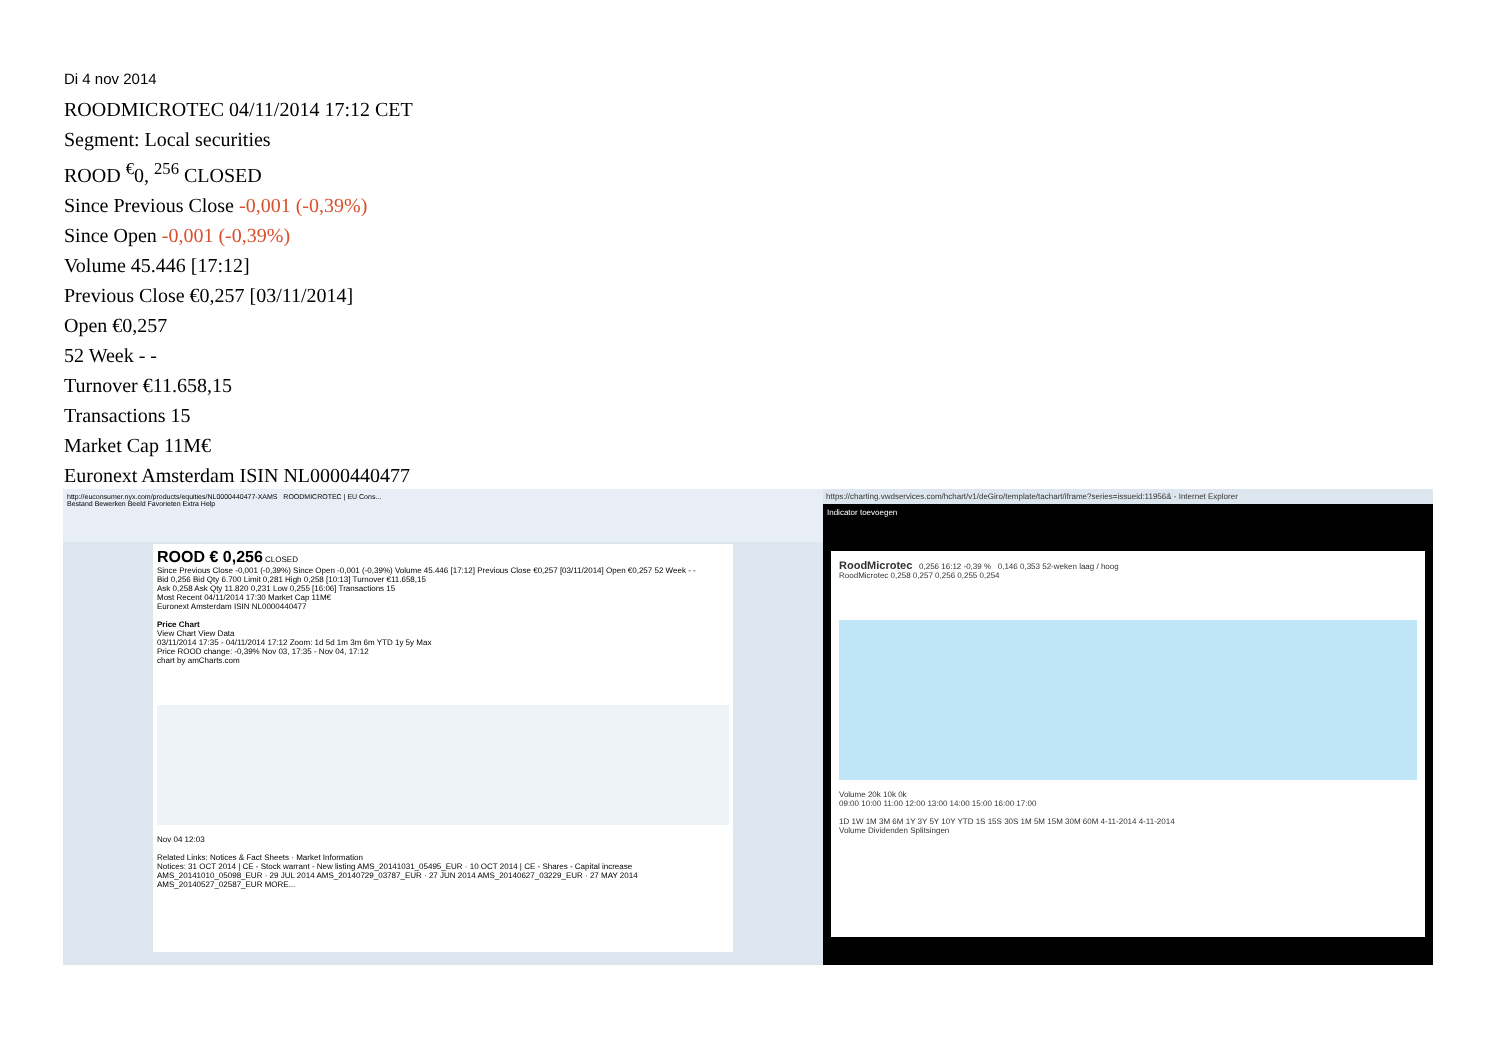Di 4 nov 2014
ROODMICROTEC 04/11/2014 17:12 CET
Segment: Local securities
ROOD <sup>€</sup>0, <sup>256</sup> CLOSED
Since Previous Close -0,001 (-0,39%)
Since Open -0,001 (-0,39%)
Volume 45.446 [17:12]
Previous Close €0,257 [03/11/2014]
Open €0,257
52 Week - -
Turnover €11.658,15
Transactions 15
Market Cap 11M€
Euronext Amsterdam ISIN NL0000440477
http://euconsumer.nyx.com/products/equities/NL0000440477-XAMS ROODMICROTEC | EU Cons...
Bestand Bewerken Beeld Favorieten Extra Help
ROOD € 0,256 CLOSED
Since Previous Close -0,001 (-0,39%) Since Open -0,001 (-0,39%) Volume 45.446 [17:12] Previous Close €0,257 [03/11/2014] Open €0,257 52 Week - -
Bid 0,256 Bid Qty 6.700 Limit 0,281 High 0,258 [10:13] Turnover €11.658,15
Ask 0,258 Ask Qty 11.820 0,231 Low 0,255 [16:06] Transactions 15
Most Recent 04/11/2014 17:30 Market Cap 11M€
Euronext Amsterdam ISIN NL0000440477
Price Chart
View Chart View Data
03/11/2014 17:35 - 04/11/2014 17:12 Zoom: 1d 5d 1m 3m 6m YTD 1y 5y Max
Price ROOD change: -0,39% Nov 03, 17:35 - Nov 04, 17:12
chart by amCharts.com
Nov 04 12:03
Related Links: Notices & Fact Sheets · Market Information
Notices: 31 OCT 2014 | CE - Stock warrant - New listing AMS_20141031_05495_EUR · 10 OCT 2014 | CE - Shares - Capital increase AMS_20141010_05098_EUR · 29 JUL 2014 AMS_20140729_03787_EUR · 27 JUN 2014 AMS_20140627_03229_EUR · 27 MAY 2014 AMS_20140527_02587_EUR MORE...
https://charting.vwdservices.com/hchart/v1/deGiro/template/tachart/iframe?series=issueid:11956& - Internet Explorer
Indicator toevoegen
RoodMicrotec 0,256 16:12 -0,39 % 0,146 0,353 52-weken laag / hoog
RoodMicrotec 0,258 0,257 0,256 0,255 0,254
Volume 20k 10k 0k
09:00 10:00 11:00 12:00 13:00 14:00 15:00 16:00 17:00
1D 1W 1M 3M 6M 1Y 3Y 5Y 10Y YTD 1S 15S 30S 1M 5M 15M 30M 60M 4-11-2014 4-11-2014
Volume Dividenden Splitsingen